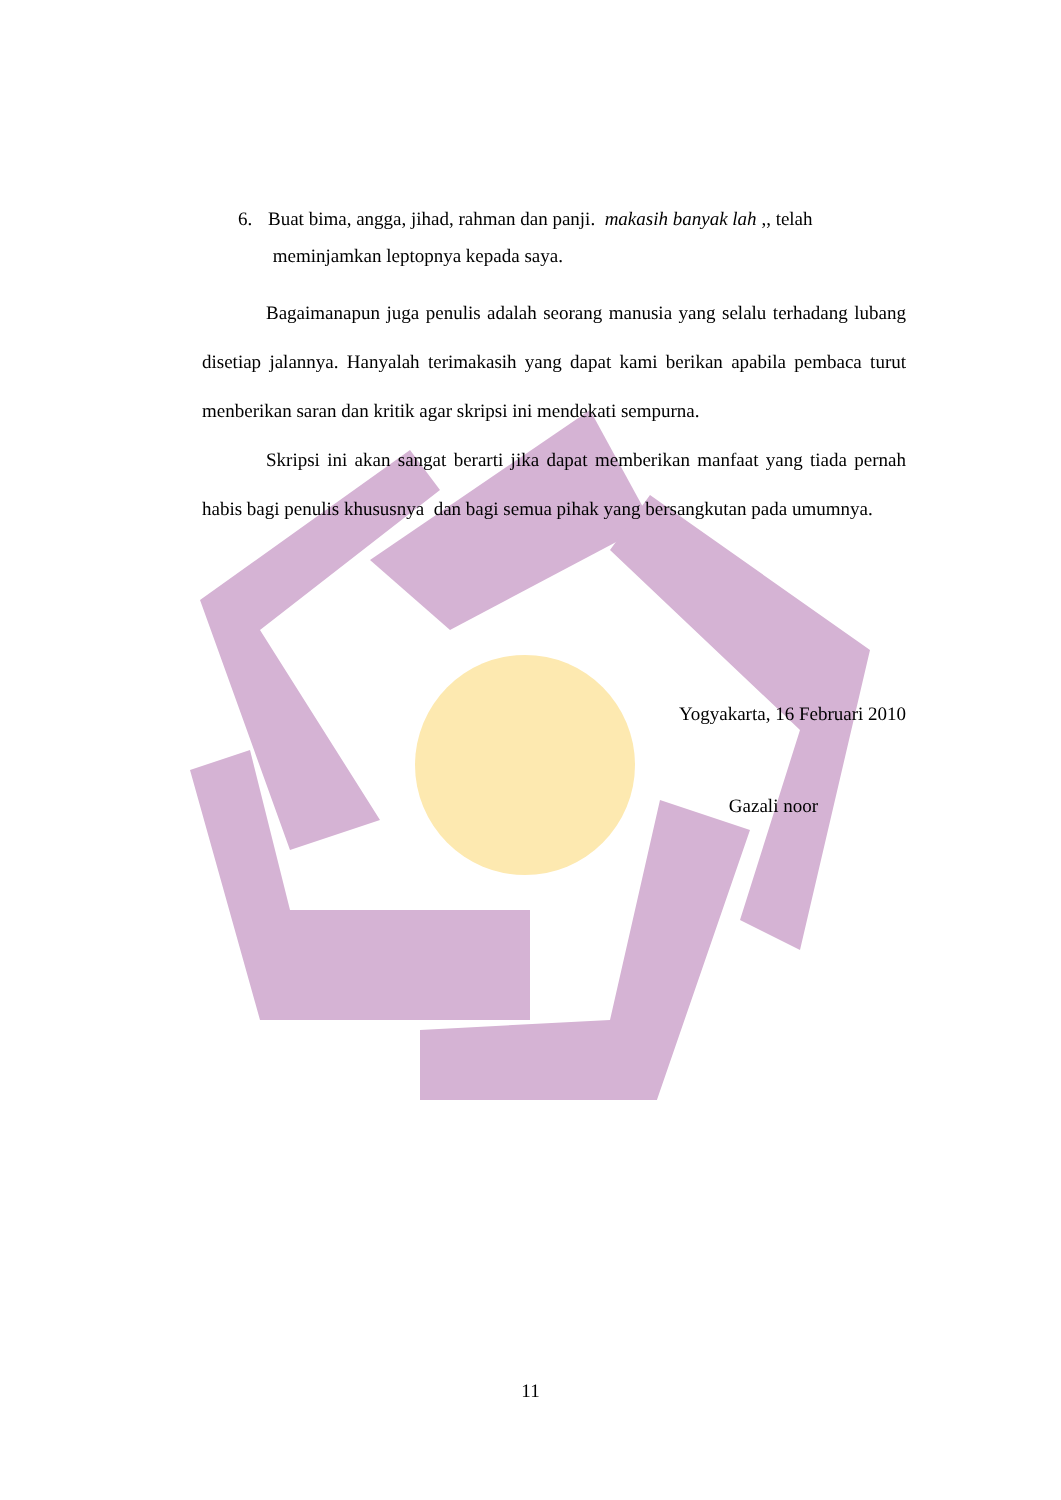6. Buat bima, angga, jihad, rahman dan panji. makasih banyak lah ,, telah
meminjamkan leptopnya kepada saya.
Bagaimanapun juga penulis adalah seorang manusia yang selalu terhadang lubang disetiap jalannya. Hanyalah terimakasih yang dapat kami berikan apabila pembaca turut menberikan saran dan kritik agar skripsi ini mendekati sempurna.
Skripsi ini akan sangat berarti jika dapat memberikan manfaat yang tiada pernah habis bagi penulis khususnya dan bagi semua pihak yang bersangkutan pada umumnya.
Yogyakarta, 16 Februari 2010
Gazali noor
11